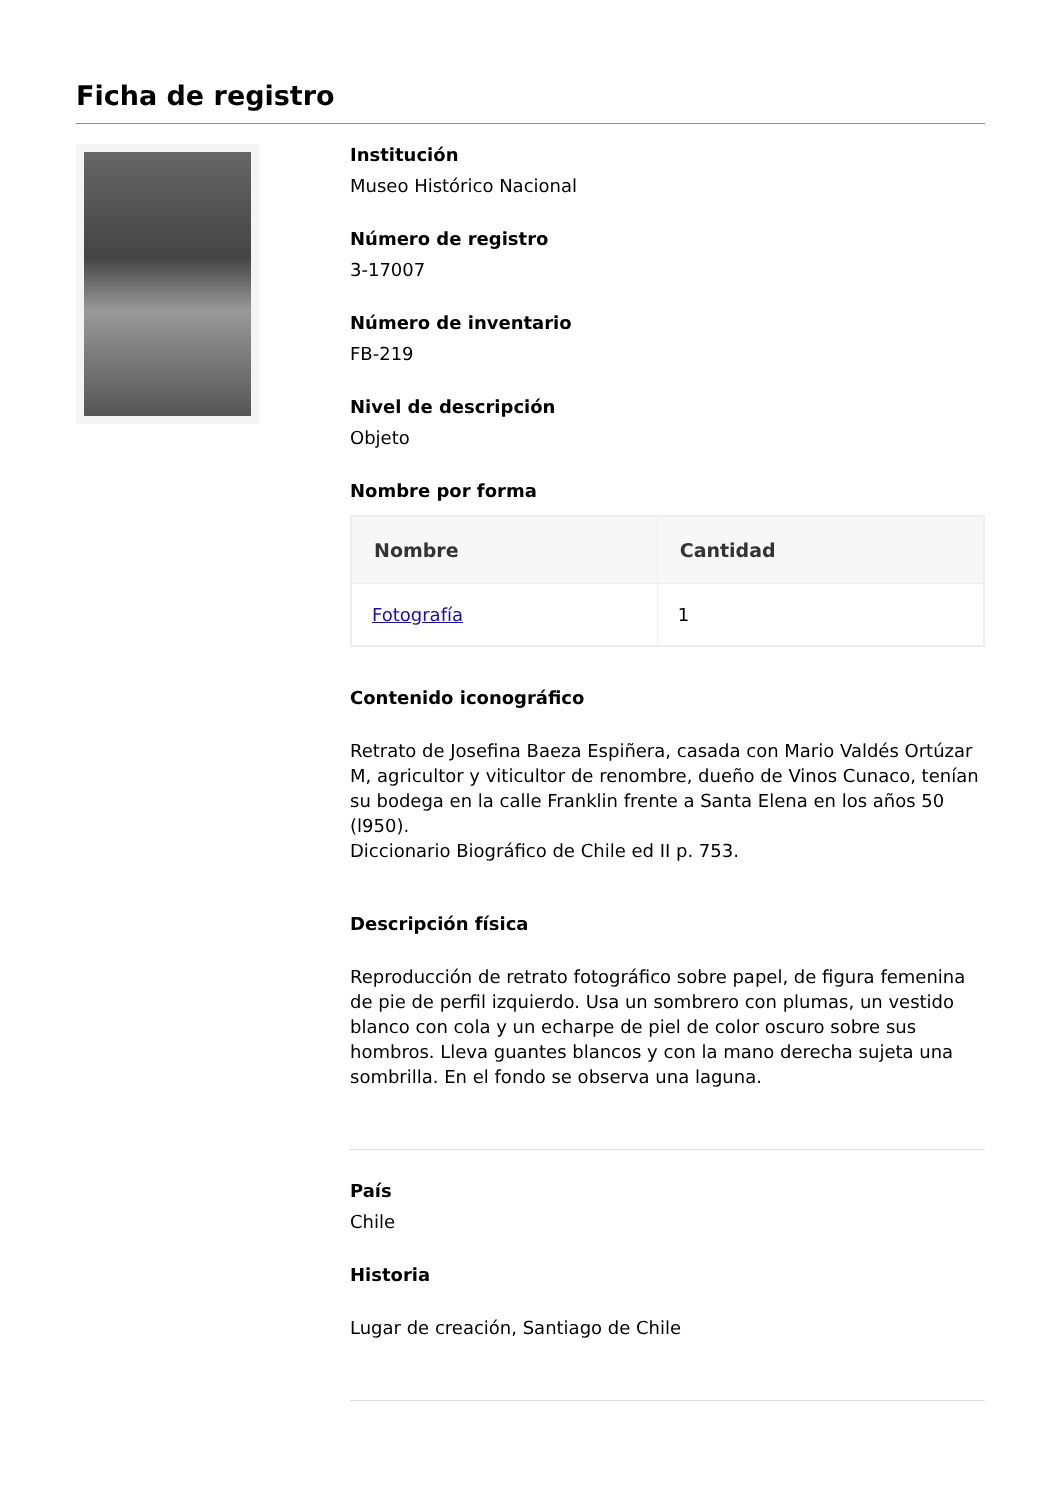Ficha de registro
Institución
Museo Histórico Nacional
Número de registro
3-17007
Número de inventario
FB-219
Nivel de descripción
Objeto
Nombre por forma
| Nombre | Cantidad |
| --- | --- |
| Fotografía | 1 |
Contenido iconográfico
Retrato de Josefina Baeza Espiñera, casada con Mario Valdés Ortúzar M, agricultor y viticultor de renombre, dueño de Vinos Cunaco, tenían su bodega en la calle Franklin frente a Santa Elena en los años 50 (l950).
Diccionario Biográfico de Chile ed II p. 753.
Descripción física
Reproducción de retrato fotográfico sobre papel, de figura femenina de pie de perfil izquierdo. Usa un sombrero con plumas, un vestido blanco con cola y un echarpe de piel de color oscuro sobre sus hombros. Lleva guantes blancos y con la mano derecha sujeta una sombrilla. En el fondo se observa una laguna.
País
Chile
Historia
Lugar de creación, Santiago de Chile